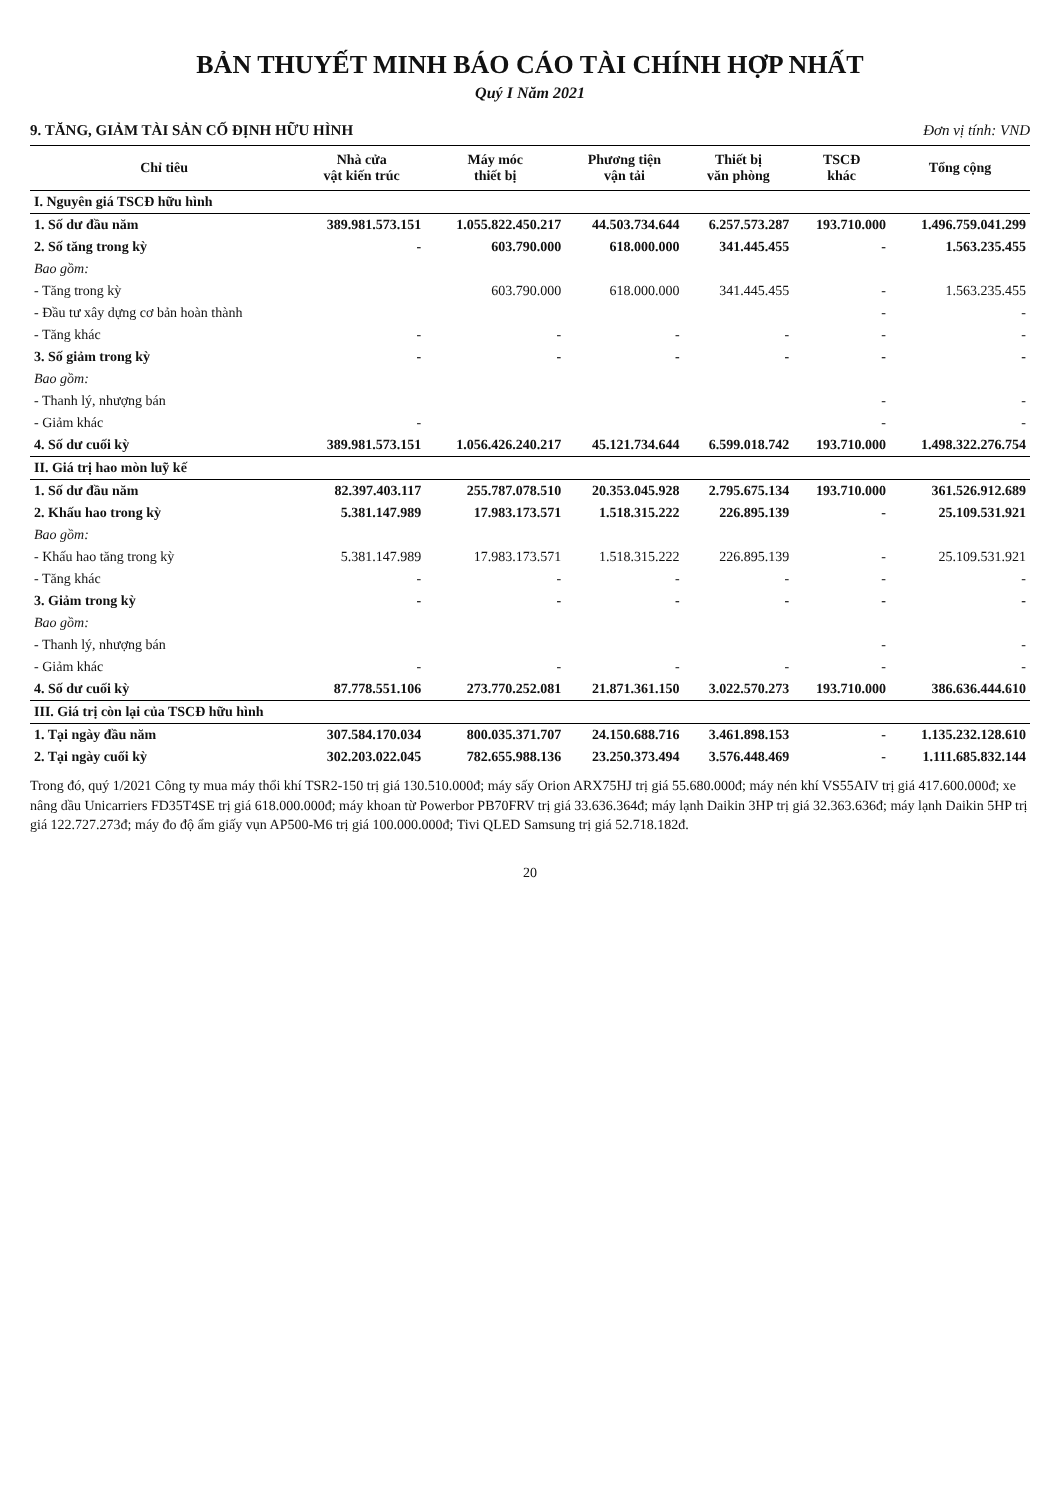BẢN THUYẾT MINH BÁO CÁO TÀI CHÍNH HỢP NHẤT
Quý I Năm 2021
9. TĂNG, GIẢM TÀI SẢN CỐ ĐỊNH HỮU HÌNH Đơn vị tính: VND
| Chỉ tiêu | Nhà cửa vật kiến trúc | Máy móc thiết bị | Phương tiện vận tải | Thiết bị văn phòng | TSCĐ khác | Tổng cộng |
| --- | --- | --- | --- | --- | --- | --- |
| I. Nguyên giá TSCĐ hữu hình | | | | | | |
| 1. Số dư đầu năm | 389.981.573.151 | 1.055.822.450.217 | 44.503.734.644 | 6.257.573.287 | 193.710.000 | 1.496.759.041.299 |
| 2. Số tăng trong kỳ | - | 603.790.000 | 618.000.000 | 341.445.455 | - | 1.563.235.455 |
| Bao gồm: | | | | | | |
| - Tăng trong kỳ | | 603.790.000 | 618.000.000 | 341.445.455 | - | 1.563.235.455 |
| - Đầu tư xây dựng cơ bản hoàn thành | | | | | - | - |
| - Tăng khác | - | - | - | - | - | - |
| 3. Số giảm trong kỳ | - | - | - | - | - | - |
| Bao gồm: | | | | | | |
| - Thanh lý, nhượng bán | | | | | - | - |
| - Giảm khác | - | | | | - | - |
| 4. Số dư cuối kỳ | 389.981.573.151 | 1.056.426.240.217 | 45.121.734.644 | 6.599.018.742 | 193.710.000 | 1.498.322.276.754 |
| II. Giá trị hao mòn luỹ kế | | | | | | |
| 1. Số dư đầu năm | 82.397.403.117 | 255.787.078.510 | 20.353.045.928 | 2.795.675.134 | 193.710.000 | 361.526.912.689 |
| 2. Khấu hao trong kỳ | 5.381.147.989 | 17.983.173.571 | 1.518.315.222 | 226.895.139 | - | 25.109.531.921 |
| Bao gồm: | | | | | | |
| - Khấu hao tăng trong kỳ | 5.381.147.989 | 17.983.173.571 | 1.518.315.222 | 226.895.139 | - | 25.109.531.921 |
| - Tăng khác | - | - | - | - | - | - |
| 3. Giảm trong kỳ | - | - | - | - | - | - |
| Bao gồm: | | | | | | |
| - Thanh lý, nhượng bán | | | | | - | - |
| - Giảm khác | - | - | - | - | - | - |
| 4. Số dư cuối kỳ | 87.778.551.106 | 273.770.252.081 | 21.871.361.150 | 3.022.570.273 | 193.710.000 | 386.636.444.610 |
| III. Giá trị còn lại của TSCĐ hữu hình | | | | | | |
| 1. Tại ngày đầu năm | 307.584.170.034 | 800.035.371.707 | 24.150.688.716 | 3.461.898.153 | - | 1.135.232.128.610 |
| 2. Tại ngày cuối kỳ | 302.203.022.045 | 782.655.988.136 | 23.250.373.494 | 3.576.448.469 | - | 1.111.685.832.144 |
Trong đó, quý 1/2021 Công ty mua máy thổi khí TSR2-150 trị giá 130.510.000đ; máy sấy Orion ARX75HJ trị giá 55.680.000đ; máy nén khí VS55AIV trị giá 417.600.000đ; xe nâng dầu Unicarriers FD35T4SE trị giá 618.000.000đ; máy khoan từ Powerbor PB70FRV trị giá 33.636.364đ; máy lạnh Daikin 3HP trị giá 32.363.636đ; máy lạnh Daikin 5HP trị giá 122.727.273đ; máy đo độ ẩm giấy vụn AP500-M6 trị giá 100.000.000đ; Tivi QLED Samsung trị giá 52.718.182đ.
20